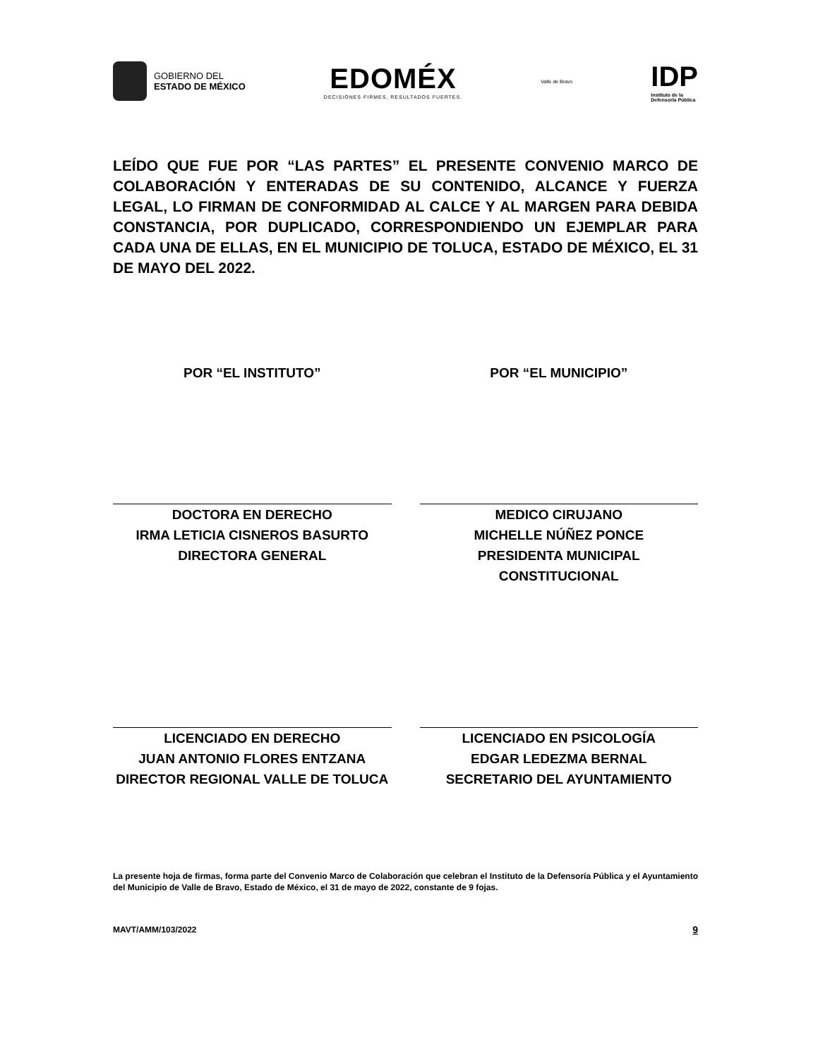GOBIERNO DEL
ESTADO DE MÉXICO
EDOMÉX
DECISIONES FIRMES, RESULTADOS FUERTES.
Valle de Bravo
IDP
Instituto de la
Defensoría Pública
LEÍDO QUE FUE POR “LAS PARTES” EL PRESENTE CONVENIO MARCO DE COLABORACIÓN Y ENTERADAS DE SU CONTENIDO, ALCANCE Y FUERZA LEGAL, LO FIRMAN DE CONFORMIDAD AL CALCE Y AL MARGEN PARA DEBIDA CONSTANCIA, POR DUPLICADO, CORRESPONDIENDO UN EJEMPLAR PARA CADA UNA DE ELLAS, EN EL MUNICIPIO DE TOLUCA, ESTADO DE MÉXICO, EL 31 DE MAYO DEL 2022.
POR “EL INSTITUTO”
DOCTORA EN DERECHO
IRMA LETICIA CISNEROS BASURTO
DIRECTORA GENERAL
POR “EL MUNICIPIO”
MEDICO CIRUJANO
MICHELLE NÚÑEZ PONCE
PRESIDENTA MUNICIPAL
CONSTITUCIONAL
LICENCIADO EN DERECHO
JUAN ANTONIO FLORES ENTZANA
DIRECTOR REGIONAL VALLE DE TOLUCA
LICENCIADO EN PSICOLOGÍA
EDGAR LEDEZMA BERNAL
SECRETARIO DEL AYUNTAMIENTO
La presente hoja de firmas, forma parte del Convenio Marco de Colaboración que celebran el Instituto de la Defensoría Pública y el Ayuntamiento del Municipio de Valle de Bravo, Estado de México, el 31 de mayo de 2022, constante de 9 fojas.
MAVT/AMM/103/2022
9